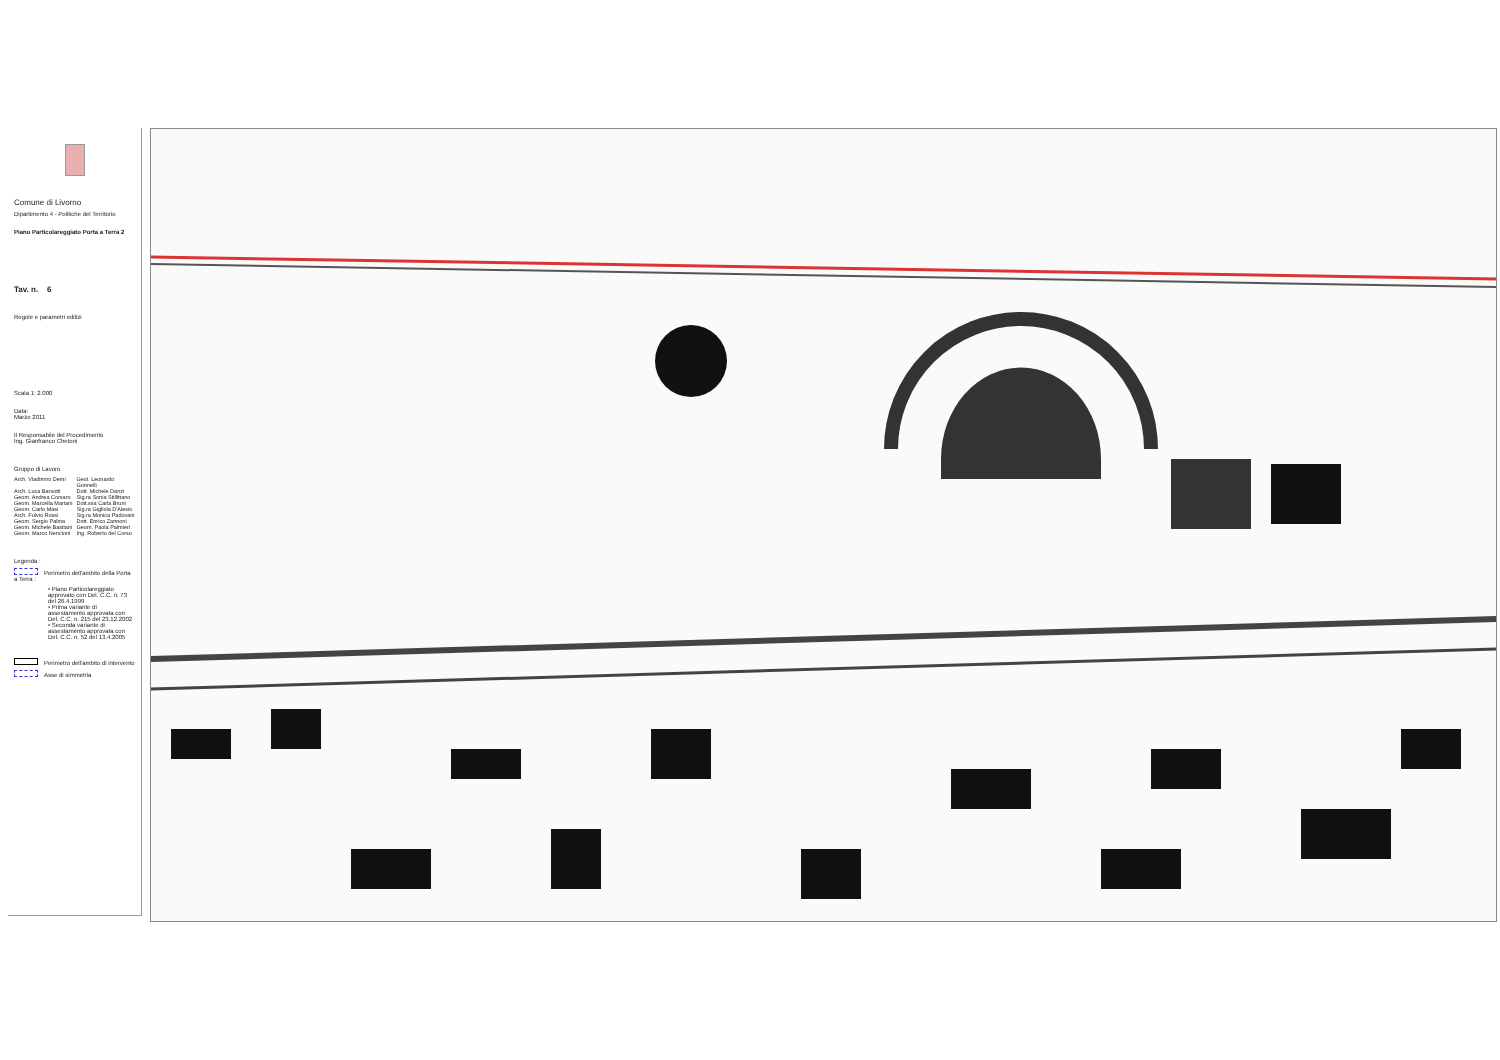Comune di Livorno
Dipartimento 4 - Politiche del Territorio
Piano Particolareggiato Porta a Terra 2
Tav. n. 6
Regole e parametri edilizi
Scala 1: 2.000
Data:
Marzo 2011
Il Responsabile del Procedimento
Ing. Gianfranco Chetoni
Gruppo di Lavoro
Arch. Vladimiro Demi Geol. Leonardo Gonnelli Arch. Luca Barsotti Dott. Michele Danzi Geom. Andrea Corsaro Sig.ra Sonia Stillittano Geom. Marcella Mariani Dott.ssa Carla Bruni Geom. Carlo Masi Sig.ra Gigliola D'Alesio Arch. Fulvio Rossi Sig.ra Monica Padovani Geom. Sergio Palma Dott. Enrico Zannoni Geom. Michele Bastiani Geom. Paola Palmieri Geom. Marco Nencioni Ing. Roberto del Corso
Legenda :
Perimetro dell'ambito della Porta a Terra :
• Piano Particolareggiato approvato con Del. C.C. n. 73 del 26.4.1999
• Prima variante di assestamento approvata con Del. C.C. n. 215 del 23.12.2002
• Seconda variante di assestamento approvata con Del. C.C. n. 52 del 13.4.2005
Perimetro dell'ambito di intervento
Asse di simmetria